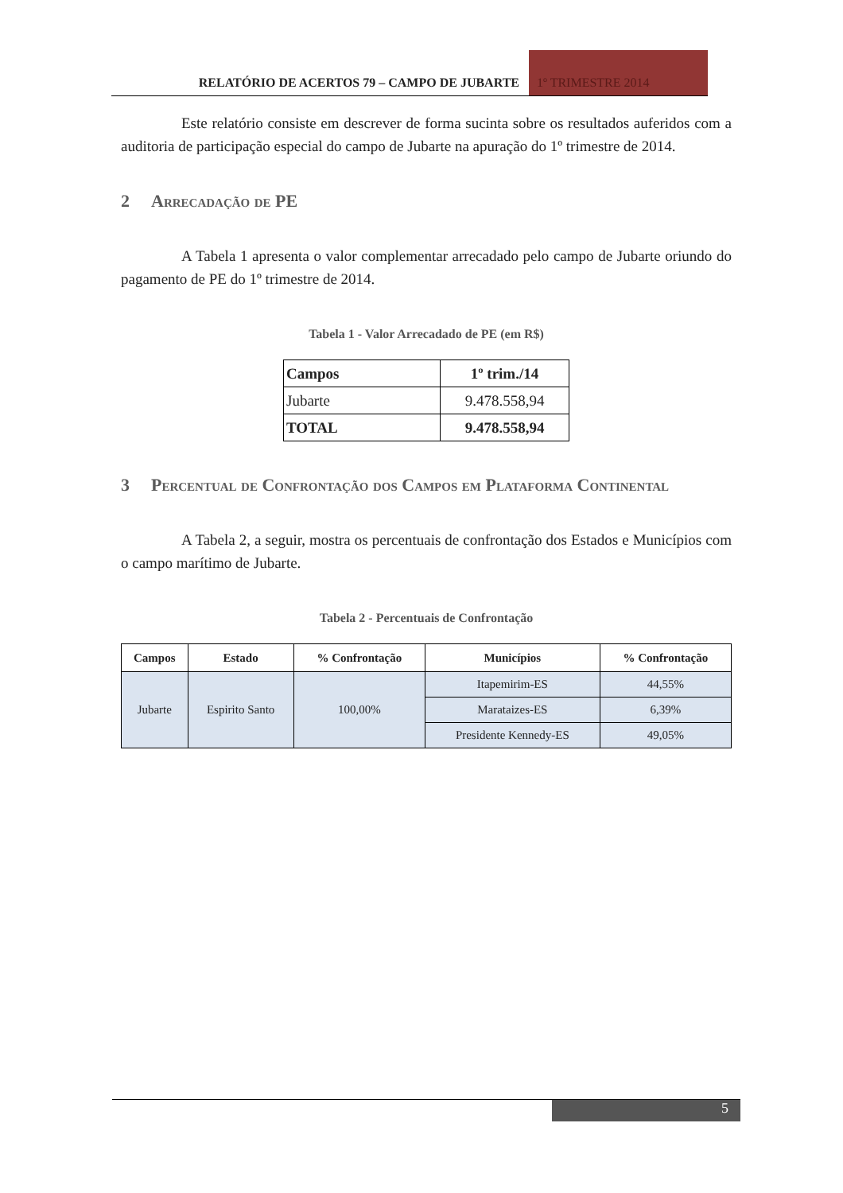RELATÓRIO DE ACERTOS 79 – CAMPO DE JUBARTE
1º TRIMESTRE 2014
Este relatório consiste em descrever de forma sucinta sobre os resultados auferidos com a auditoria de participação especial do campo de Jubarte na apuração do 1º trimestre de 2014.
2 Arrecadação de PE
A Tabela 1 apresenta o valor complementar arrecadado pelo campo de Jubarte oriundo do pagamento de PE do 1º trimestre de 2014.
Tabela 1 - Valor Arrecadado de PE (em R$)
| Campos | 1º trim./14 |
| Jubarte | 9.478.558,94 |
| TOTAL | 9.478.558,94 |
3 Percentual de Confrontação dos Campos em Plataforma Continental
A Tabela 2, a seguir, mostra os percentuais de confrontação dos Estados e Municípios com o campo marítimo de Jubarte.
Tabela 2 - Percentuais de Confrontação
| Campos | Estado | % Confrontação | Municípios | % Confrontação |
| --- | --- | --- | --- | --- |
| Jubarte | Espirito Santo | 100,00% | Itapemirim-ES | 44,55% |
| | | | Marataizes-ES | 6,39% |
| | | | Presidente Kennedy-ES | 49,05% |
5